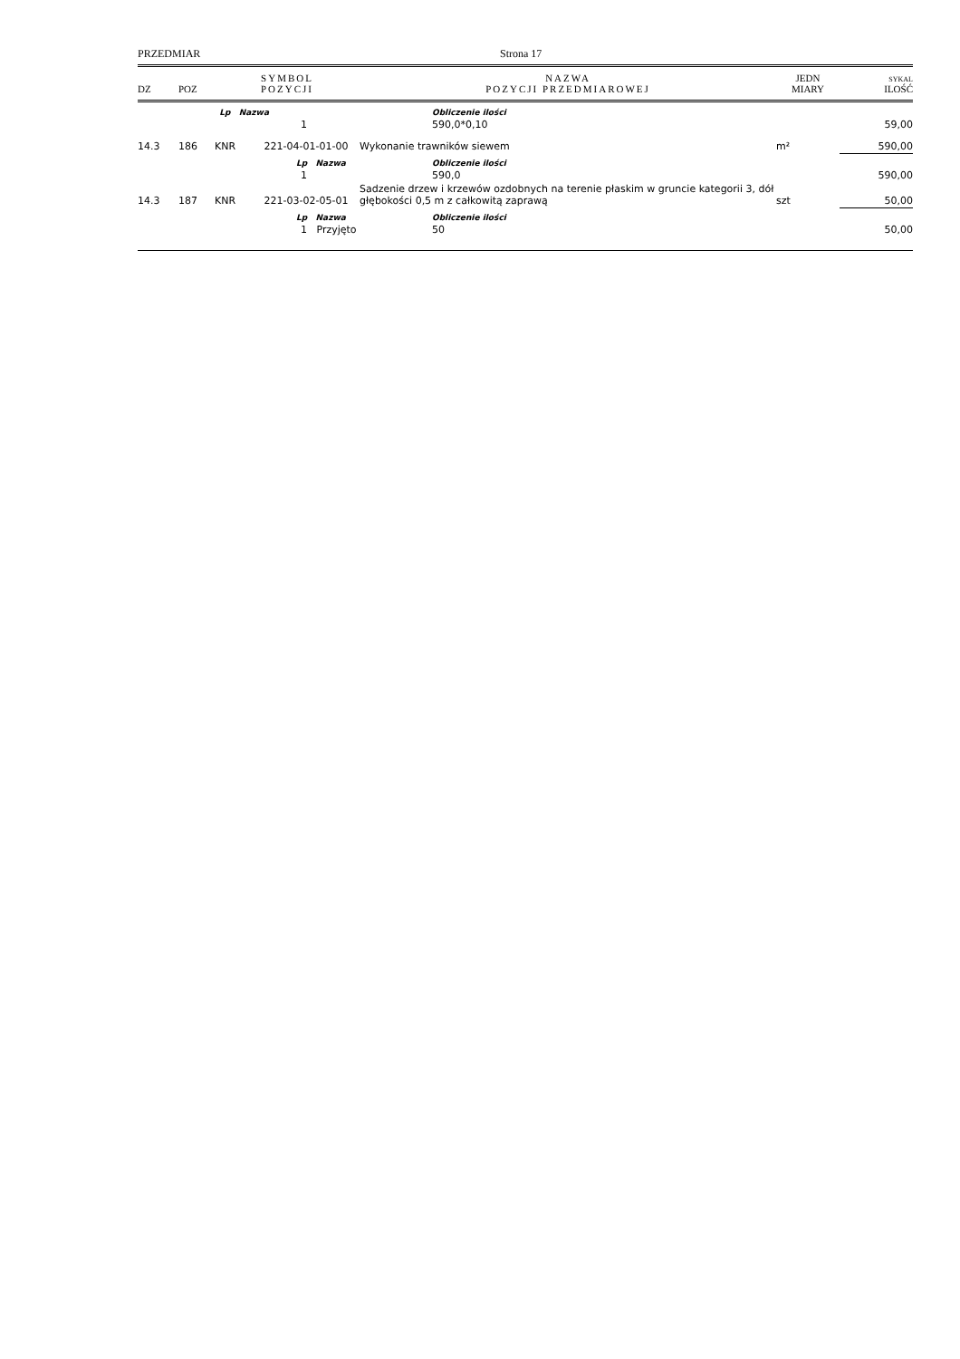PRZEDMIAR Strona 17
| DZ | POZ | SYMBOL POZYCJI | NAZWA POZYCJI PRZEDMIAROWEJ | JEDN MIARY | SYKAL ILOŚĆ |
| --- | --- | --- | --- | --- | --- |
| | | Lp Nazwa | Obliczenie ilości | | |
| | | 1 | 590,0*0,10 | | 59,00 |
| 14.3 | 186 | KNR 221-04-01-01-00 | Wykonanie trawników siewem | m² | 590,00 |
| | | Lp Nazwa | Obliczenie ilości | | |
| | | 1 | 590,0 | | 590,00 |
| 14.3 | 187 | KNR 221-03-02-05-01 | Sadzenie drzew i krzewów ozdobnych na terenie płaskim w gruncie kategorii 3, dół głębokości 0,5 m z całkowitą zaprawą | szt | 50,00 |
| | | Lp Nazwa | Obliczenie ilości | | |
| | | 1 Przyjęto | 50 | | 50,00 |